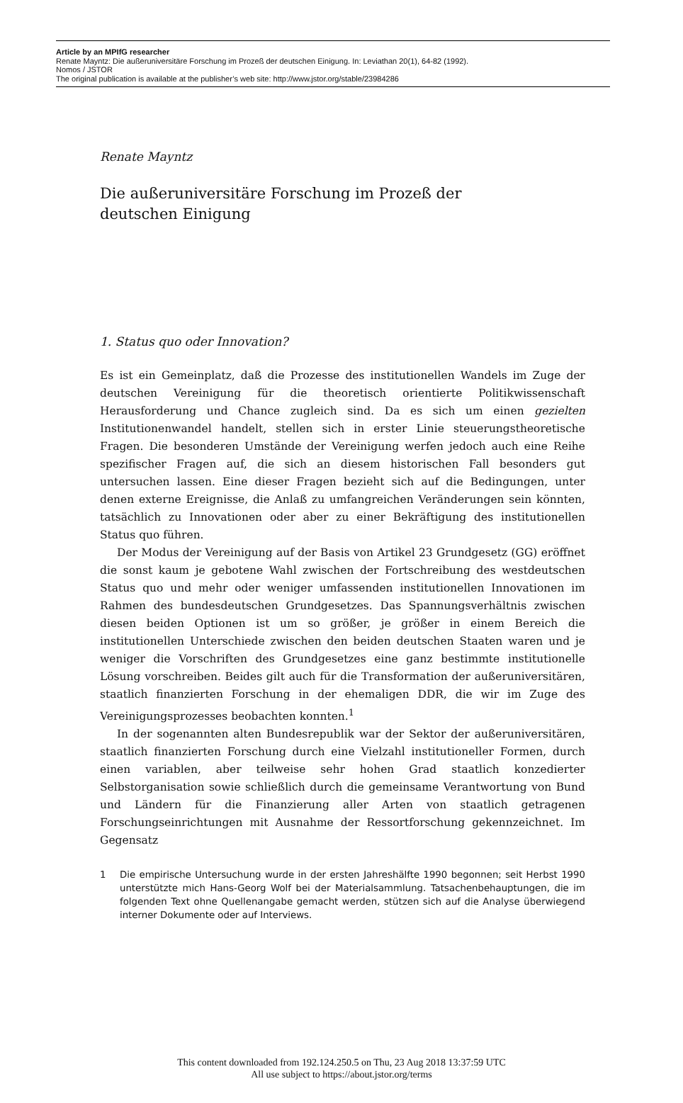Article by an MPIfG researcher
Renate Mayntz: Die außeruniversitäre Forschung im Prozeß der deutschen Einigung. In: Leviathan 20(1), 64-82 (1992).
Nomos / JSTOR
The original publication is available at the publisher’s web site: http://www.jstor.org/stable/23984286
Renate Mayntz
Die außeruniversitäre Forschung im Prozeß der
deutschen Einigung
1. Status quo oder Innovation?
Es ist ein Gemeinplatz, daß die Prozesse des institutionellen Wandels im Zuge der deutschen Vereinigung für die theoretisch orientierte Politikwissenschaft Herausforderung und Chance zugleich sind. Da es sich um einen gezielten Institutionenwandel handelt, stellen sich in erster Linie steuerungstheoretische Fragen. Die besonderen Umstände der Vereinigung werfen jedoch auch eine Reihe spezifischer Fragen auf, die sich an diesem historischen Fall besonders gut untersuchen lassen. Eine dieser Fragen bezieht sich auf die Bedingungen, unter denen externe Ereignisse, die Anlaß zu umfangreichen Veränderungen sein könnten, tatsächlich zu Innovationen oder aber zu einer Bekräftigung des institutionellen Status quo führen.
Der Modus der Vereinigung auf der Basis von Artikel 23 Grundgesetz (GG) eröffnet die sonst kaum je gebotene Wahl zwischen der Fortschreibung des westdeutschen Status quo und mehr oder weniger umfassenden institutionellen Innovationen im Rahmen des bundesdeutschen Grundgesetzes. Das Spannungsverhältnis zwischen diesen beiden Optionen ist um so größer, je größer in einem Bereich die institutionellen Unterschiede zwischen den beiden deutschen Staaten waren und je weniger die Vorschriften des Grundgesetzes eine ganz bestimmte institutionelle Lösung vorschreiben. Beides gilt auch für die Transformation der außeruniversitären, staatlich finanzierten Forschung in der ehemaligen DDR, die wir im Zuge des Vereinigungsprozesses beobachten konnten.<sup>1</sup>
In der sogenannten alten Bundesrepublik war der Sektor der außeruniversitären, staatlich finanzierten Forschung durch eine Vielzahl institutioneller Formen, durch einen variablen, aber teilweise sehr hohen Grad staatlich konzedierter Selbstorganisation sowie schließlich durch die gemeinsame Verantwortung von Bund und Ländern für die Finanzierung aller Arten von staatlich getragenen Forschungseinrichtungen mit Ausnahme der Ressortforschung gekennzeichnet. Im Gegensatz
1 Die empirische Untersuchung wurde in der ersten Jahreshälfte 1990 begonnen; seit Herbst 1990 unterstützte mich Hans-Georg Wolf bei der Materialsammlung. Tatsachenbehauptungen, die im folgenden Text ohne Quellenangabe gemacht werden, stützen sich auf die Analyse überwiegend interner Dokumente oder auf Interviews.
This content downloaded from 192.124.250.5 on Thu, 23 Aug 2018 13:37:59 UTC
All use subject to https://about.jstor.org/terms